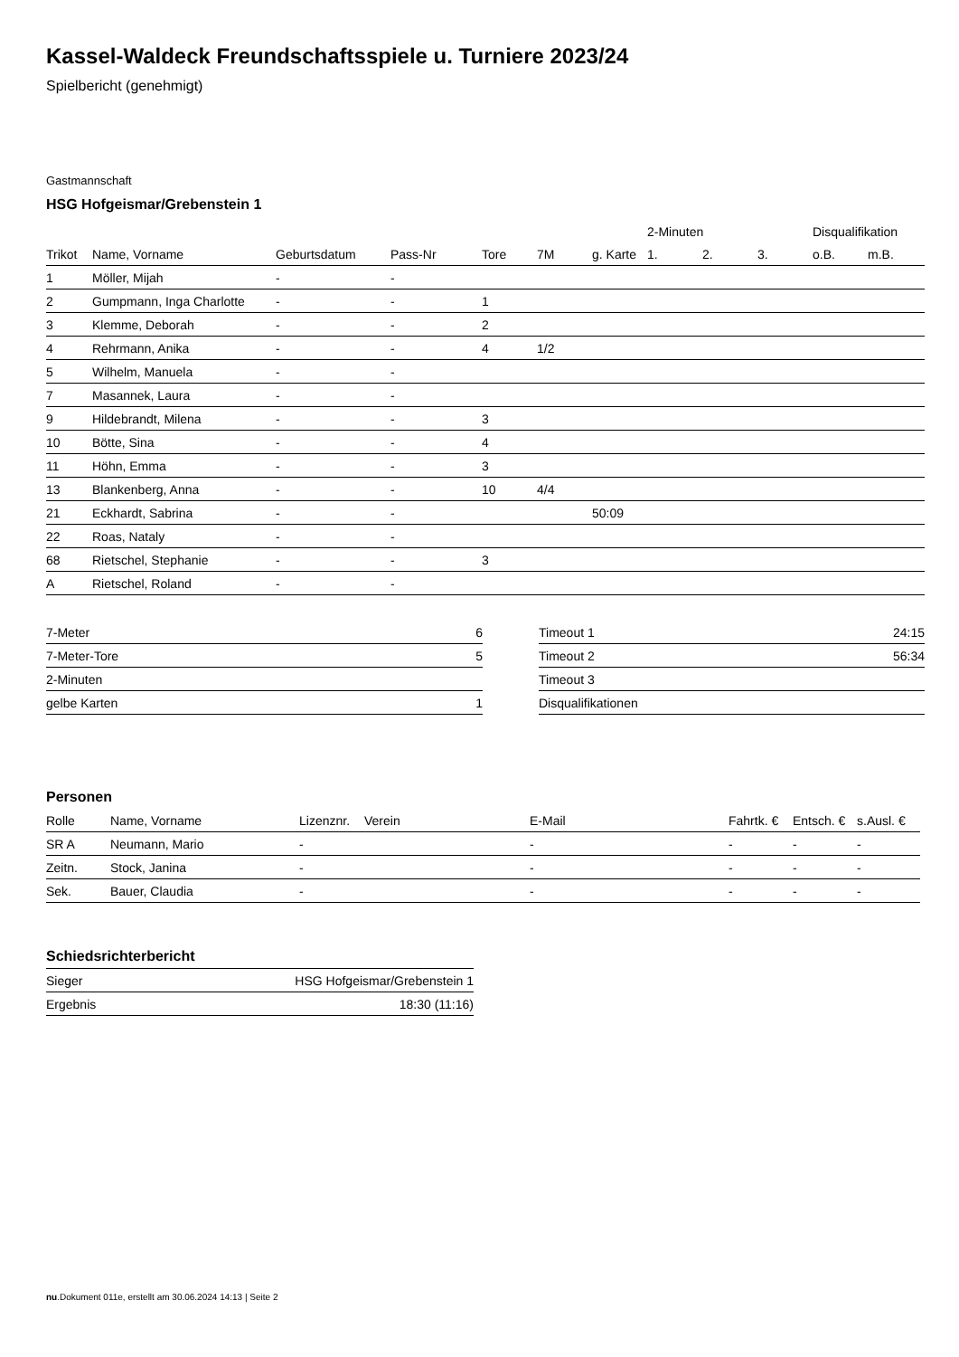Kassel-Waldeck Freundschaftsspiele u. Turniere 2023/24
Spielbericht (genehmigt)
Gastmannschaft
HSG Hofgeismar/Grebenstein 1
| | | | | | | | 2-Minuten | | | Disqualifikation | |
| --- | --- | --- | --- | --- | --- | --- | --- | --- | --- | --- | --- |
| Trikot | Name, Vorname | Geburtsdatum | Pass-Nr | Tore | 7M | g. Karte | 1. | 2. | 3. | o.B. | m.B. |
| 1 | Möller, Mijah | - | - | | | | | | | | |
| 2 | Gumpmann, Inga Charlotte | - | - | 1 | | | | | | | |
| 3 | Klemme, Deborah | - | - | 2 | | | | | | | |
| 4 | Rehrmann, Anika | - | - | 4 | 1/2 | | | | | | |
| 5 | Wilhelm, Manuela | - | - | | | | | | | | |
| 7 | Masannek, Laura | - | - | | | | | | | | |
| 9 | Hildebrandt, Milena | - | - | 3 | | | | | | | |
| 10 | Bötte, Sina | - | - | 4 | | | | | | | |
| 11 | Höhn, Emma | - | - | 3 | | | | | | | |
| 13 | Blankenberg, Anna | - | - | 10 | 4/4 | | | | | | |
| 21 | Eckhardt, Sabrina | - | - | | | 50:09 | | | | | |
| 22 | Roas, Nataly | - | - | | | | | | | | |
| 68 | Rietschel, Stephanie | - | - | 3 | | | | | | | |
| A | Rietschel, Roland | - | - | | | | | | | | |
| 7-Meter | 6 |
| 7-Meter-Tore | 5 |
| 2-Minuten | |
| gelbe Karten | 1 |
| Timeout 1 | 24:15 |
| Timeout 2 | 56:34 |
| Timeout 3 | |
| Disqualifikationen | |
Personen
| Rolle | Name, Vorname | Lizenznr. | Verein | E-Mail | Fahrtk. € | Entsch. € | s.Ausl. € |
| --- | --- | --- | --- | --- | --- | --- | --- |
| SR A | Neumann, Mario | - | | - | - | - | - |
| Zeitn. | Stock, Janina | - | | - | - | - | - |
| Sek. | Bauer, Claudia | - | | - | - | - | - |
Schiedsrichterbericht
| Sieger | HSG Hofgeismar/Grebenstein 1 |
| Ergebnis | 18:30 (11:16) |
nu.Dokument 011e, erstellt am 30.06.2024 14:13 | Seite 2